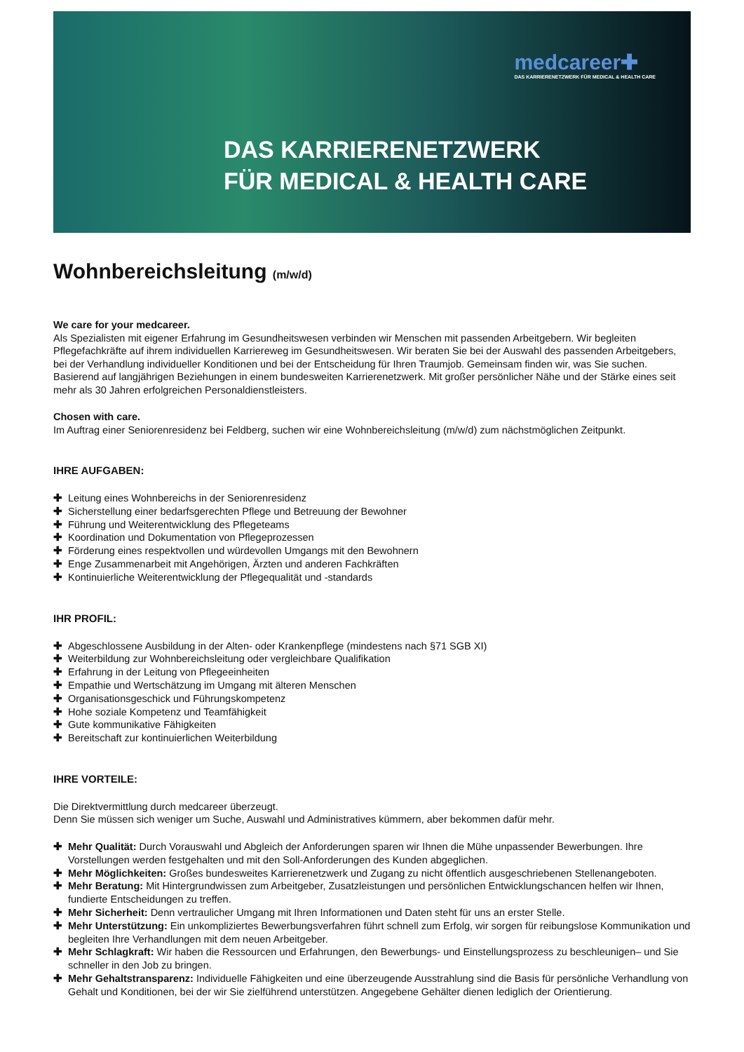medcareer✚
DAS KARRIERENETZWERK FÜR MEDICAL & HEALTH CARE
DAS KARRIERENETZWERK
FÜR MEDICAL & HEALTH CARE
Wohnbereichsleitung (m/w/d)
We care for your medcareer.
Als Spezialisten mit eigener Erfahrung im Gesundheitswesen verbinden wir Menschen mit passenden Arbeitgebern. Wir begleiten Pflegefachkräfte auf ihrem individuellen Karriereweg im Gesundheitswesen. Wir beraten Sie bei der Auswahl des passenden Arbeitgebers, bei der Verhandlung individueller Konditionen und bei der Entscheidung für Ihren Traumjob. Gemeinsam finden wir, was Sie suchen. Basierend auf langjährigen Beziehungen in einem bundesweiten Karrierenetzwerk. Mit großer persönlicher Nähe und der Stärke eines seit mehr als 30 Jahren erfolgreichen Personaldienstleisters.
Chosen with care.
Im Auftrag einer Seniorenresidenz bei Feldberg, suchen wir eine Wohnbereichsleitung (m/w/d) zum nächstmöglichen Zeitpunkt.
IHRE AUFGABEN:
✚ Leitung eines Wohnbereichs in der Seniorenresidenz
✚ Sicherstellung einer bedarfsgerechten Pflege und Betreuung der Bewohner
✚ Führung und Weiterentwicklung des Pflegeteams
✚ Koordination und Dokumentation von Pflegeprozessen
✚ Förderung eines respektvollen und würdevollen Umgangs mit den Bewohnern
✚ Enge Zusammenarbeit mit Angehörigen, Ärzten und anderen Fachkräften
✚ Kontinuierliche Weiterentwicklung der Pflegequalität und -standards
IHR PROFIL:
✚ Abgeschlossene Ausbildung in der Alten- oder Krankenpflege (mindestens nach §71 SGB XI)
✚ Weiterbildung zur Wohnbereichsleitung oder vergleichbare Qualifikation
✚ Erfahrung in der Leitung von Pflegeeinheiten
✚ Empathie und Wertschätzung im Umgang mit älteren Menschen
✚ Organisationsgeschick und Führungskompetenz
✚ Hohe soziale Kompetenz und Teamfähigkeit
✚ Gute kommunikative Fähigkeiten
✚ Bereitschaft zur kontinuierlichen Weiterbildung
IHRE VORTEILE:
Die Direktvermittlung durch medcareer überzeugt.
Denn Sie müssen sich weniger um Suche, Auswahl und Administratives kümmern, aber bekommen dafür mehr.
✚ Mehr Qualität: Durch Vorauswahl und Abgleich der Anforderungen sparen wir Ihnen die Mühe unpassender Bewerbungen. Ihre Vorstellungen werden festgehalten und mit den Soll-Anforderungen des Kunden abgeglichen.
✚ Mehr Möglichkeiten: Großes bundesweites Karrierenetzwerk und Zugang zu nicht öffentlich ausgeschriebenen Stellenangeboten.
✚ Mehr Beratung: Mit Hintergrundwissen zum Arbeitgeber, Zusatzleistungen und persönlichen Entwicklungschancen helfen wir Ihnen, fundierte Entscheidungen zu treffen.
✚ Mehr Sicherheit: Denn vertraulicher Umgang mit Ihren Informationen und Daten steht für uns an erster Stelle.
✚ Mehr Unterstützung: Ein unkompliziertes Bewerbungsverfahren führt schnell zum Erfolg, wir sorgen für reibungslose Kommunikation und begleiten Ihre Verhandlungen mit dem neuen Arbeitgeber.
✚ Mehr Schlagkraft: Wir haben die Ressourcen und Erfahrungen, den Bewerbungs- und Einstellungsprozess zu beschleunigen– und Sie schneller in den Job zu bringen.
✚ Mehr Gehaltstransparenz: Individuelle Fähigkeiten und eine überzeugende Ausstrahlung sind die Basis für persönliche Verhandlung von Gehalt und Konditionen, bei der wir Sie zielführend unterstützen. Angegebene Gehälter dienen lediglich der Orientierung.